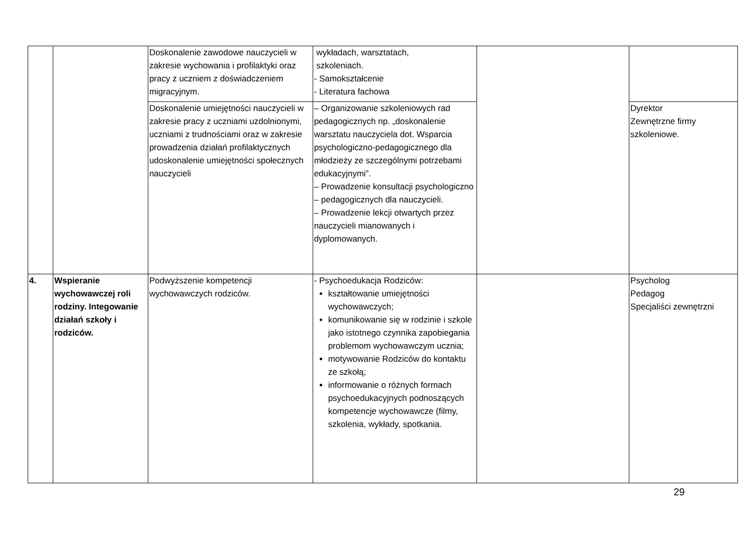| | | Doskonalenie zawodowe nauczycieli w zakresie wychowania i profilaktyki oraz pracy z uczniem z doświadczeniem migracyjnym. | wykładach, warsztatach, szkoleniach. - Samokształcenie - Literatura fachowa | | |
| | | Doskonalenie umiejętności nauczycieli w zakresie pracy z uczniami uzdolnionymi, uczniami z trudnościami oraz w zakresie prowadzenia działań profilaktycznych udoskonalenie umiejętności społecznych nauczycieli | – Organizowanie szkoleniowych rad pedagogicznych np. „doskonalenie warsztatu nauczyciela dot. Wsparcia psychologiczno-pedagogicznego dla młodzieży ze szczególnymi potrzebami edukacyjnymi”. – Prowadzenie konsultacji psychologiczno – pedagogicznych dla nauczycieli. – Prowadzenie lekcji otwartych przez nauczycieli mianowanych i dyplomowanych. | | Dyrektor Zewnętrzne firmy szkoleniowe. |
| 4. | Wspieranie wychowawczej roli rodziny. Integowanie działań szkoły i rodziców. | Podwyższenie kompetencji wychowawczych rodziców. | - Psychoedukacja Rodziców: kształtowanie umiejętności wychowawczych; komunikowanie się w rodzinie i szkole jako istotnego czynnika zapobiegania problemom wychowawczym ucznia; motywowanie Rodziców do kontaktu ze szkołą; informowanie o różnych formach psychoedukacyjnych podnoszących kompetencje wychowawcze (filmy, szkolenia, wykłady, spotkania. | | Psycholog Pedagog Specjaliści zewnętrzni |
29